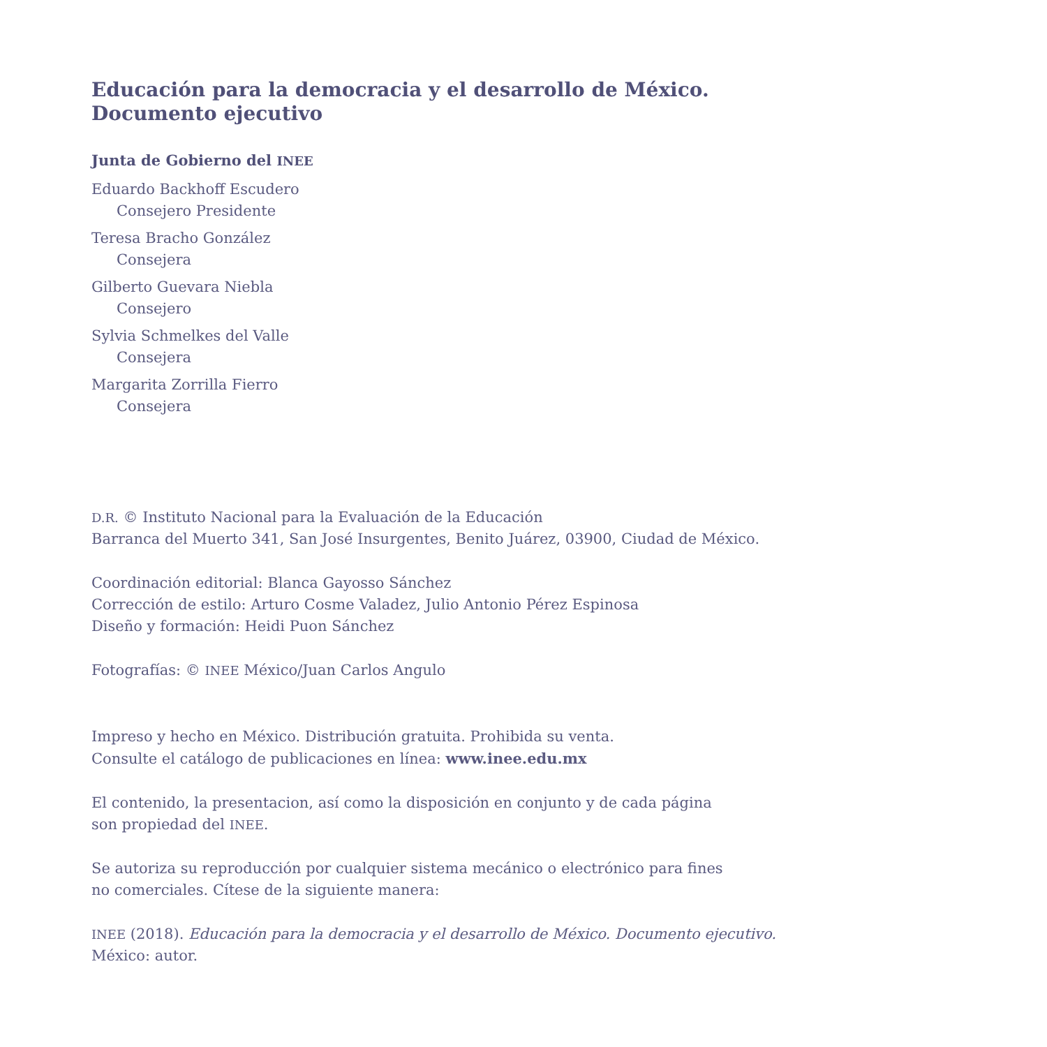Educación para la democracia y el desarrollo de México.
Documento ejecutivo
Junta de Gobierno del INEE
Eduardo Backhoff Escudero
Consejero Presidente
Teresa Bracho González
Consejera
Gilberto Guevara Niebla
Consejero
Sylvia Schmelkes del Valle
Consejera
Margarita Zorrilla Fierro
Consejera
D.R. © Instituto Nacional para la Evaluación de la Educación
Barranca del Muerto 341, San José Insurgentes, Benito Juárez, 03900, Ciudad de México.
Coordinación editorial: Blanca Gayosso Sánchez
Corrección de estilo: Arturo Cosme Valadez, Julio Antonio Pérez Espinosa
Diseño y formación: Heidi Puon Sánchez
Fotografías: © INEE México/Juan Carlos Angulo
Impreso y hecho en México. Distribución gratuita. Prohibida su venta.
Consulte el catálogo de publicaciones en línea: www.inee.edu.mx
El contenido, la presentacion, así como la disposición en conjunto y de cada página
son propiedad del INEE.
Se autoriza su reproducción por cualquier sistema mecánico o electrónico para fines
no comerciales. Cítese de la siguiente manera:
INEE (2018). Educación para la democracia y el desarrollo de México. Documento ejecutivo.
México: autor.